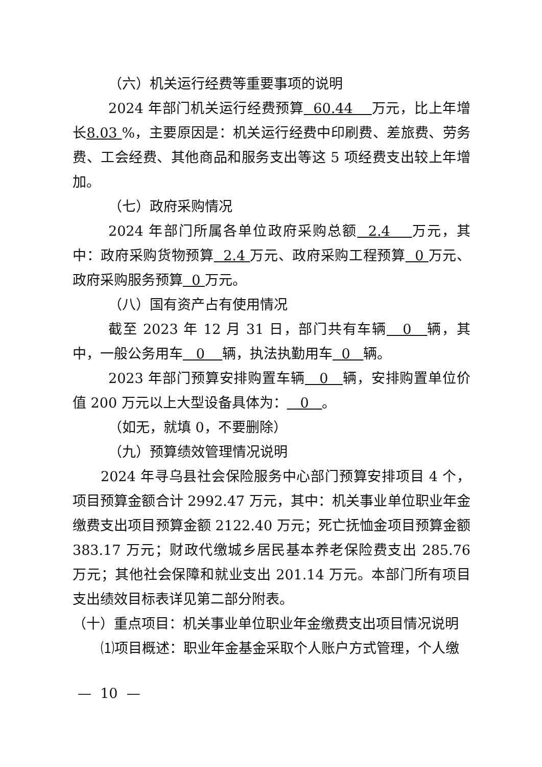（六）机关运行经费等重要事项的说明
2024 年部门机关运行经费预算 60.44 万元，比上年增长8.03 %，主要原因是：机关运行经费中印刷费、差旅费、劳务费、工会经费、其他商品和服务支出等这 5 项经费支出较上年增加。
（七）政府采购情况
2024 年部门所属各单位政府采购总额 2.4 万元，其中：政府采购货物预算 2.4 万元、政府采购工程预算 0 万元、政府采购服务预算 0 万元。
（八）国有资产占有使用情况
截至 2023 年 12 月 31 日，部门共有车辆 0 辆，其中，一般公务用车 0 辆，执法执勤用车 0 辆。
2023 年部门预算安排购置车辆 0 辆，安排购置单位价值 200 万元以上大型设备具体为： 0 。
（如无，就填 0，不要删除）
（九）预算绩效管理情况说明
2024 年寻乌县社会保险服务中心部门预算安排项目 4 个，项目预算金额合计 2992.47 万元，其中：机关事业单位职业年金缴费支出项目预算金额 2122.40 万元；死亡抚恤金项目预算金额 383.17 万元；财政代缴城乡居民基本养老保险费支出 285.76 万元；其他社会保障和就业支出 201.14 万元。本部门所有项目支出绩效目标表详见第二部分附表。
（十）重点项目：机关事业单位职业年金缴费支出项目情况说明
⑴项目概述：职业年金基金采取个人账户方式管理，个人缴
— 10 —